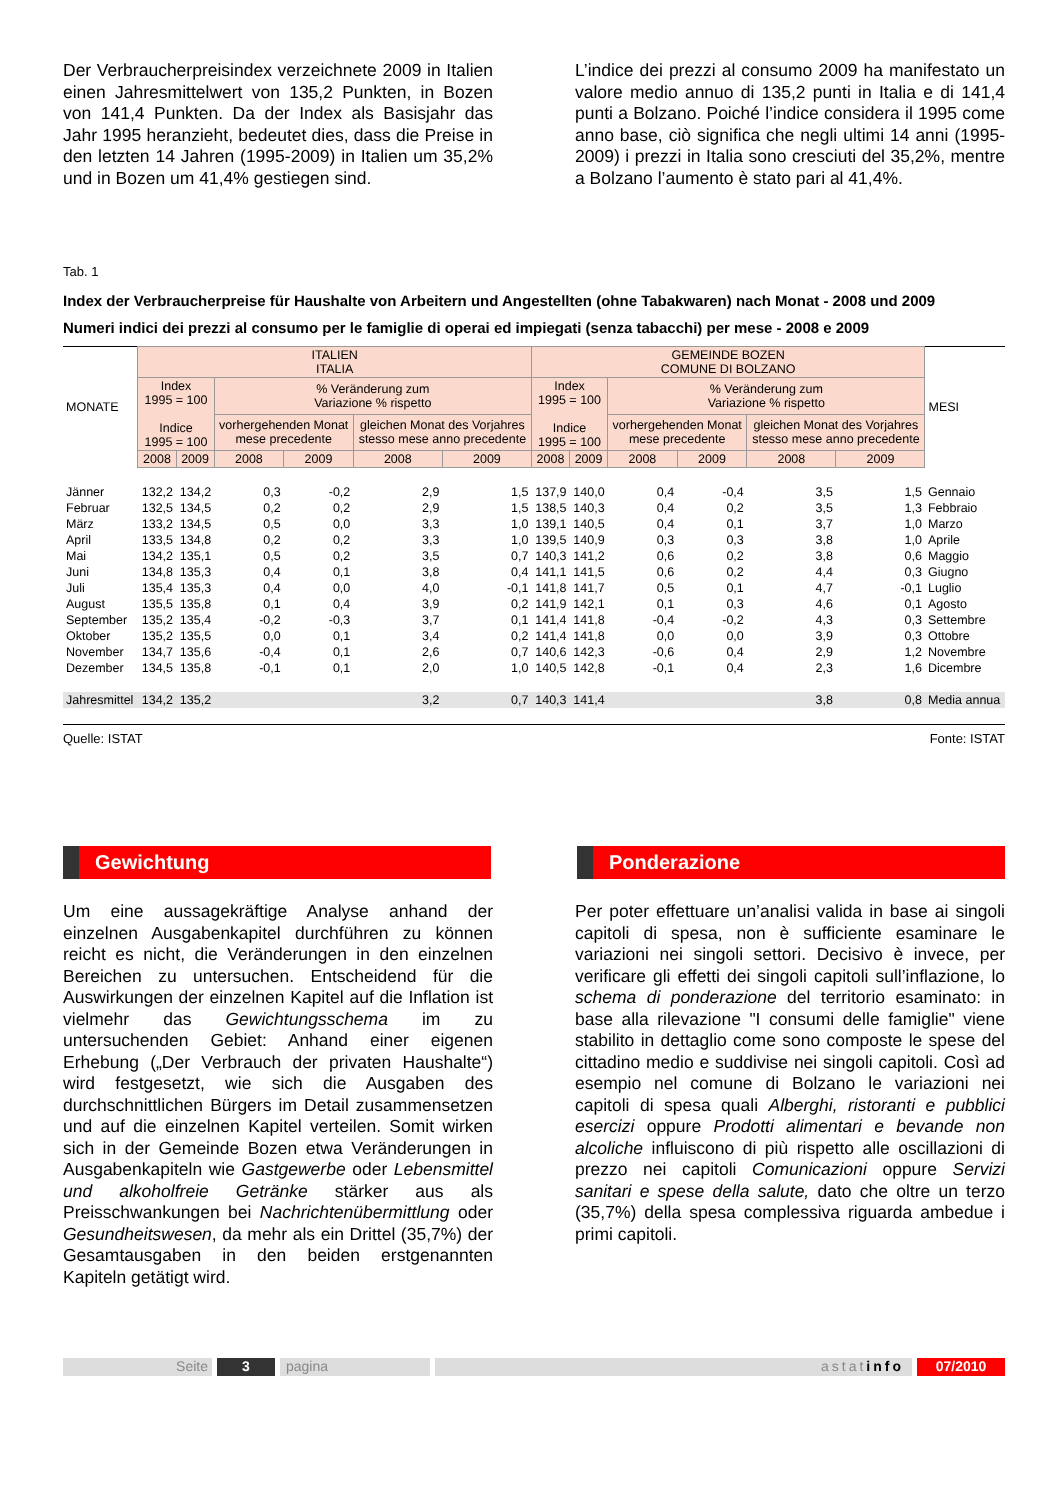Der Verbraucherpreisindex verzeichnete 2009 in Italien einen Jahresmittelwert von 135,2 Punkten, in Bozen von 141,4 Punkten. Da der Index als Basisjahr das Jahr 1995 heranzieht, bedeutet dies, dass die Preise in den letzten 14 Jahren (1995-2009) in Italien um 35,2% und in Bozen um 41,4% gestiegen sind.
L’indice dei prezzi al consumo 2009 ha manifestato un valore medio annuo di 135,2 punti in Italia e di 141,4 punti a Bolzano. Poiché l’indice considera il 1995 come anno base, ciò significa che negli ultimi 14 anni (1995-2009) i prezzi in Italia sono cresciuti del 35,2%, mentre a Bolzano l’aumento è stato pari al 41,4%.
Tab. 1
Index der Verbraucherpreise für Haushalte von Arbeitern und Angestellten (ohne Tabakwaren) nach Monat - 2008 und 2009
Numeri indici dei prezzi al consumo per le famiglie di operai ed impiegati (senza tabacchi) per mese - 2008 e 2009
| MONATE | ITALIEN ITALIA | | | | | | GEMEINDE BOZEN COMUNE DI BOLZANO | | | | | | MESI |
| --- | --- | --- | --- | --- | --- | --- | --- | --- | --- | --- | --- | --- | --- |
| | Index 1995 = 100 Indice 1995 = 100 | | % Veränderung zum Variazione % rispetto | | | | Index 1995 = 100 Indice 1995 = 100 | | % Veränderung zum Variazione % rispetto | | | | |
| | | | vorhergehenden Monat mese precedente | | gleichen Monat des Vorjahres stesso mese anno precedente | | | | vorhergehenden Monat mese precedente | | gleichen Monat des Vorjahres stesso mese anno precedente | | |
| | 2008 | 2009 | 2008 | 2009 | 2008 | 2009 | 2008 | 2009 | 2008 | 2009 | 2008 | 2009 | |
| Jänner | 132,2 | 134,2 | 0,3 | -0,2 | 2,9 | 1,5 | 137,9 | 140,0 | 0,4 | -0,4 | 3,5 | 1,5 | Gennaio |
| Februar | 132,5 | 134,5 | 0,2 | 0,2 | 2,9 | 1,5 | 138,5 | 140,3 | 0,4 | 0,2 | 3,5 | 1,3 | Febbraio |
| März | 133,2 | 134,5 | 0,5 | 0,0 | 3,3 | 1,0 | 139,1 | 140,5 | 0,4 | 0,1 | 3,7 | 1,0 | Marzo |
| April | 133,5 | 134,8 | 0,2 | 0,2 | 3,3 | 1,0 | 139,5 | 140,9 | 0,3 | 0,3 | 3,8 | 1,0 | Aprile |
| Mai | 134,2 | 135,1 | 0,5 | 0,2 | 3,5 | 0,7 | 140,3 | 141,2 | 0,6 | 0,2 | 3,8 | 0,6 | Maggio |
| Juni | 134,8 | 135,3 | 0,4 | 0,1 | 3,8 | 0,4 | 141,1 | 141,5 | 0,6 | 0,2 | 4,4 | 0,3 | Giugno |
| Juli | 135,4 | 135,3 | 0,4 | 0,0 | 4,0 | -0,1 | 141,8 | 141,7 | 0,5 | 0,1 | 4,7 | -0,1 | Luglio |
| August | 135,5 | 135,8 | 0,1 | 0,4 | 3,9 | 0,2 | 141,9 | 142,1 | 0,1 | 0,3 | 4,6 | 0,1 | Agosto |
| September | 135,2 | 135,4 | -0,2 | -0,3 | 3,7 | 0,1 | 141,4 | 141,8 | -0,4 | -0,2 | 4,3 | 0,3 | Settembre |
| Oktober | 135,2 | 135,5 | 0,0 | 0,1 | 3,4 | 0,2 | 141,4 | 141,8 | 0,0 | 0,0 | 3,9 | 0,3 | Ottobre |
| November | 134,7 | 135,6 | -0,4 | 0,1 | 2,6 | 0,7 | 140,6 | 142,3 | -0,6 | 0,4 | 2,9 | 1,2 | Novembre |
| Dezember | 134,5 | 135,8 | -0,1 | 0,1 | 2,0 | 1,0 | 140,5 | 142,8 | -0,1 | 0,4 | 2,3 | 1,6 | Dicembre |
| Jahresmittel | 134,2 | 135,2 | | | 3,2 | 0,7 | 140,3 | 141,4 | | | 3,8 | 0,8 | Media annua |
Quelle: ISTAT Fonte: ISTAT
Gewichtung Ponderazione
Um eine aussagekräftige Analyse anhand der einzelnen Ausgabenkapitel durchführen zu können reicht es nicht, die Veränderungen in den einzelnen Bereichen zu untersuchen. Entscheidend für die Auswirkungen der einzelnen Kapitel auf die Inflation ist vielmehr das Gewichtungsschema im zu untersuchenden Gebiet: Anhand einer eigenen Erhebung („Der Verbrauch der privaten Haushalte“) wird festgesetzt, wie sich die Ausgaben des durchschnittlichen Bürgers im Detail zusammensetzen und auf die einzelnen Kapitel verteilen. Somit wirken sich in der Gemeinde Bozen etwa Veränderungen in Ausgabenkapiteln wie Gastgewerbe oder Lebensmittel und alkoholfreie Getränke stärker aus als Preisschwankungen bei Nachrichtenübermittlung oder Gesundheitswesen, da mehr als ein Drittel (35,7%) der Gesamtausgaben in den beiden erstgenannten Kapiteln getätigt wird.
Per poter effettuare un’analisi valida in base ai singoli capitoli di spesa, non è sufficiente esaminare le variazioni nei singoli settori. Decisivo è invece, per verificare gli effetti dei singoli capitoli sull’inflazione, lo schema di ponderazione del territorio esaminato: in base alla rilevazione "I consumi delle famiglie" viene stabilito in dettaglio come sono composte le spese del cittadino medio e suddivise nei singoli capitoli. Così ad esempio nel comune di Bolzano le variazioni nei capitoli di spesa quali Alberghi, ristoranti e pubblici esercizi oppure Prodotti alimentari e bevande non alcoliche influiscono di più rispetto alle oscillazioni di prezzo nei capitoli Comunicazioni oppure Servizi sanitari e spese della salute, dato che oltre un terzo (35,7%) della spesa complessiva riguarda ambedue i primi capitoli.
Seite 3 pagina astatinfo 07/2010